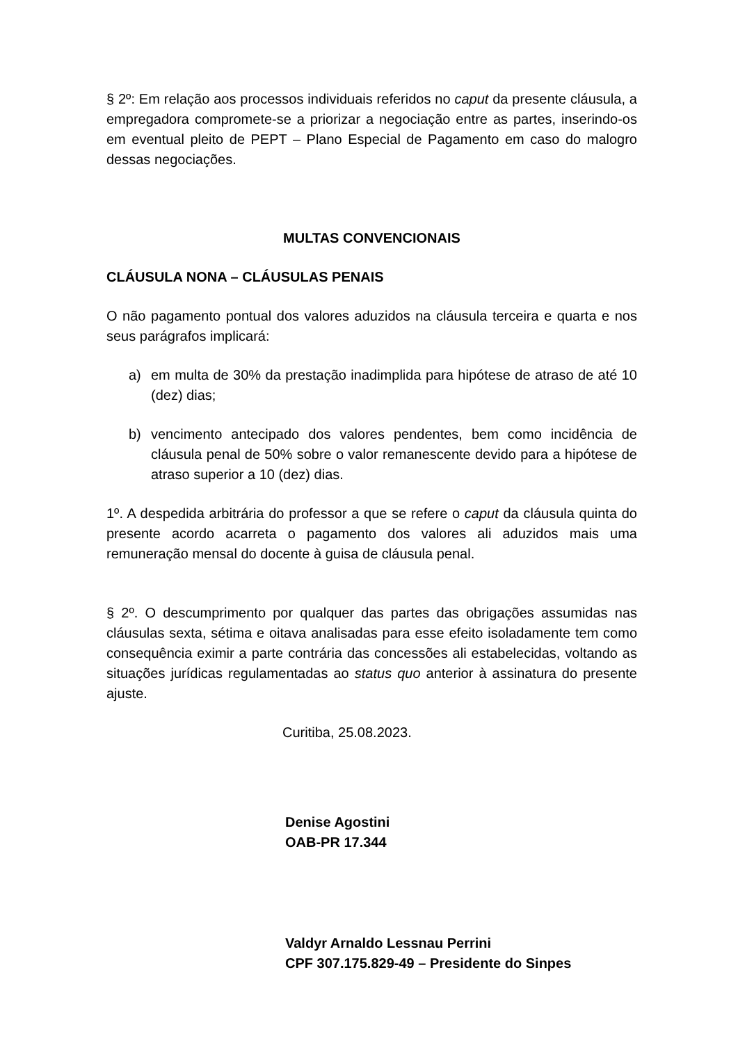§ 2º: Em relação aos processos individuais referidos no caput da presente cláusula, a empregadora compromete-se a priorizar a negociação entre as partes, inserindo-os em eventual pleito de PEPT – Plano Especial de Pagamento em caso do malogro dessas negociações.
MULTAS CONVENCIONAIS
CLÁUSULA NONA – CLÁUSULAS PENAIS
O não pagamento pontual dos valores aduzidos na cláusula terceira e quarta e nos seus parágrafos implicará:
a) em multa de 30% da prestação inadimplida para hipótese de atraso de até 10 (dez) dias;
b) vencimento antecipado dos valores pendentes, bem como incidência de cláusula penal de 50% sobre o valor remanescente devido para a hipótese de atraso superior a 10 (dez) dias.
1º. A despedida arbitrária do professor a que se refere o caput da cláusula quinta do presente acordo acarreta o pagamento dos valores ali aduzidos mais uma remuneração mensal do docente à guisa de cláusula penal.
§ 2º. O descumprimento por qualquer das partes das obrigações assumidas nas cláusulas sexta, sétima e oitava analisadas para esse efeito isoladamente tem como consequência eximir a parte contrária das concessões ali estabelecidas, voltando as situações jurídicas regulamentadas ao status quo anterior à assinatura do presente ajuste.
Curitiba, 25.08.2023.
Denise Agostini
OAB-PR 17.344
Valdyr Arnaldo Lessnau Perrini
CPF 307.175.829-49 – Presidente do Sinpes